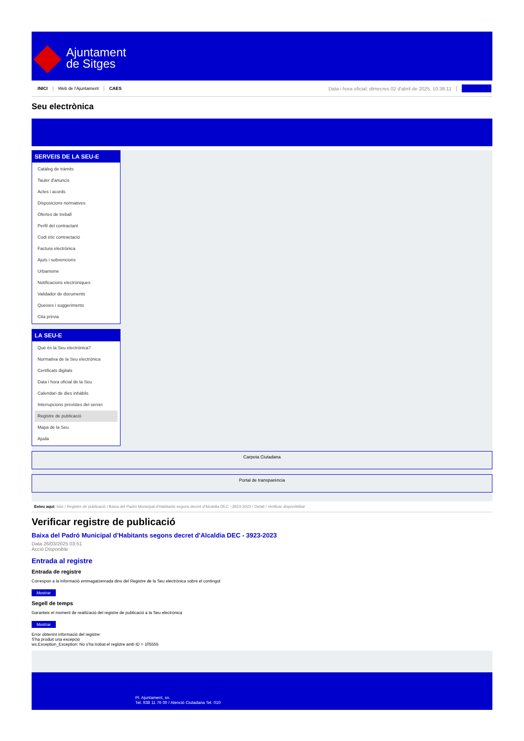Ajuntament
de Sitges
INICI Web de l'Ajuntament CAES Data i hora oficial: dimecres 02 d'abril de 2025, 10:38:11
Seu electrònica
Obtenir còpia autèntica
SERVEIS DE LA SEU-E
Catàleg de tràmits
Tauler d'anuncis
Actes i acords
Disposicions normatives
Ofertes de treball
Perfil del contractant
Codi ètic contractació
Factura electrònica
Ajuts i subvencions
Urbanisme
Notificacions electròniques
Validador de documents
Queixes i suggeriments
Cita prèvia
LA SEU-E
Què és la Seu electrònica?
Normativa de la Seu electrònica
Certificats digitals
Data i hora oficial de la Seu
Calendari de dies inhàbils
Interrupcions previstes del servei
Registre de publicació
Mapa de la Seu
Ajuda
Carpeta Ciutadana
Portal de transparència
Esteu aquí: Inici / Registre de publicació / Baixa del Padró Municipal d'Habitants segons decret d'Alcaldia DEC - 3923-2023 / Detall / Verificar disponibilitat
Verificar registre de publicació
Baixa del Padró Municipal d’Habitants segons decret d'Alcaldia DEC - 3923-2023
Data 26/03/2025 03:51
Acció Disponible
Entrada al registre
Entrada de registre
Correspon a la informació emmagatzemada dins del Registre de la Seu electrònica sobre el contingut
Mostrar
Segell de temps
Garanteix el moment de realització del registre de publicació a la Seu electrònica
Mostrar
Error obtenint informació del registre:
S'ha produit una excepció
ws.Exception_Exception: No s'ha trobat el registre amb ID = 105555
Pl. Ajuntament, sn.
Tel. 938 11 76 00 / Atenció Ciutadana Tel. 010